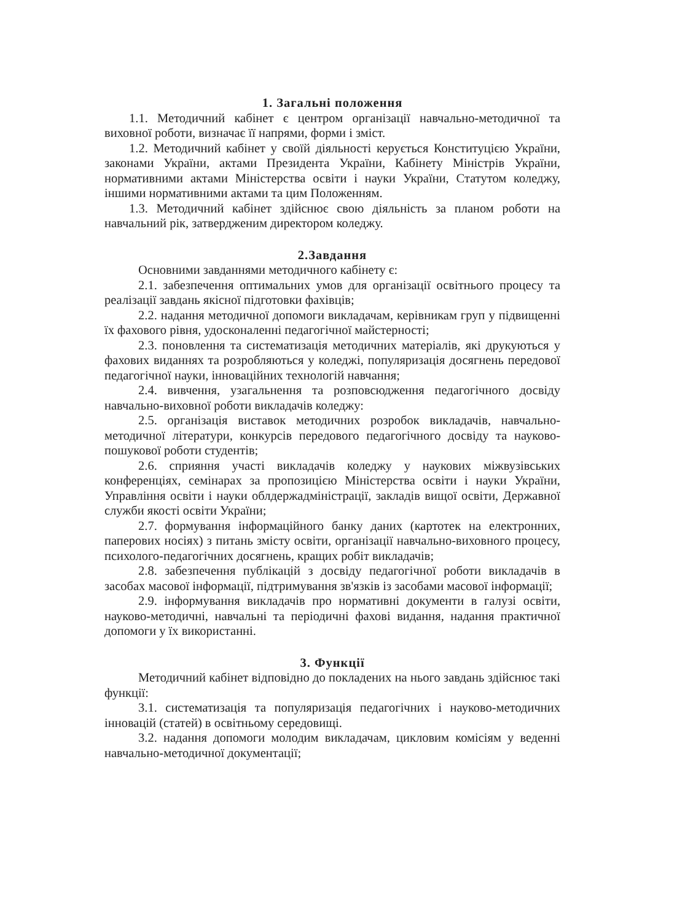1. Загальні положення
1.1. Методичний кабінет є центром організації навчально-методичної та виховної роботи, визначає її напрями, форми і зміст.
1.2. Методичний кабінет у своїй діяльності керується Конституцією України, законами України, актами Президента України, Кабінету Міністрів України, нормативними актами Міністерства освіти і науки України, Статутом коледжу, іншими нормативними актами та цим Положенням.
1.3. Методичний кабінет здійснює свою діяльність за планом роботи на навчальний рік, затвердженим директором коледжу.
2.Завдання
Основними завданнями методичного кабінету є:
2.1. забезпечення оптимальних умов для організації освітнього процесу та реалізації завдань якісної підготовки фахівців;
2.2. надання методичної допомоги викладачам, керівникам груп у підвищенні їх фахового рівня, удосконаленні педагогічної майстерності;
2.3. поновлення та систематизація методичних матеріалів, які друкуються у фахових виданнях та розробляються у коледжі, популяризація досягнень передової педагогічної науки, інноваційних технологій навчання;
2.4. вивчення, узагальнення та розповсюдження педагогічного досвіду навчально-виховної роботи викладачів коледжу:
2.5. організація виставок методичних розробок викладачів, навчально- методичної літератури, конкурсів передового педагогічного досвіду та науково-пошукової роботи студентів;
2.6. сприяння участі викладачів коледжу у наукових міжвузівських конференціях, семінарах за пропозицією Міністерства освіти і науки України, Управління освіти і науки облдержадміністрації, закладів вищої освіти, Державної служби якості освіти України;
2.7. формування інформаційного банку даних (картотек на електронних, паперових носіях) з питань змісту освіти, організації навчально-виховного процесу, психолого-педагогічних досягнень, кращих робіт викладачів;
2.8. забезпечення публікацій з досвіду педагогічної роботи викладачів в засобах масової інформації, підтримування зв'язків із засобами масової інформації;
2.9. інформування викладачів про нормативні документи в галузі освіти, науково-методичні, навчальні та періодичні фахові видання, надання практичної допомоги у їх використанні.
3. Функції
Методичний кабінет відповідно до покладених на нього завдань здійснює такі функції:
3.1. систематизація та популяризація педагогічних і науково-методичних інновацій (статей) в освітньому середовищі.
3.2. надання допомоги молодим викладачам, цикловим комісіям у веденні навчально-методичної документації;